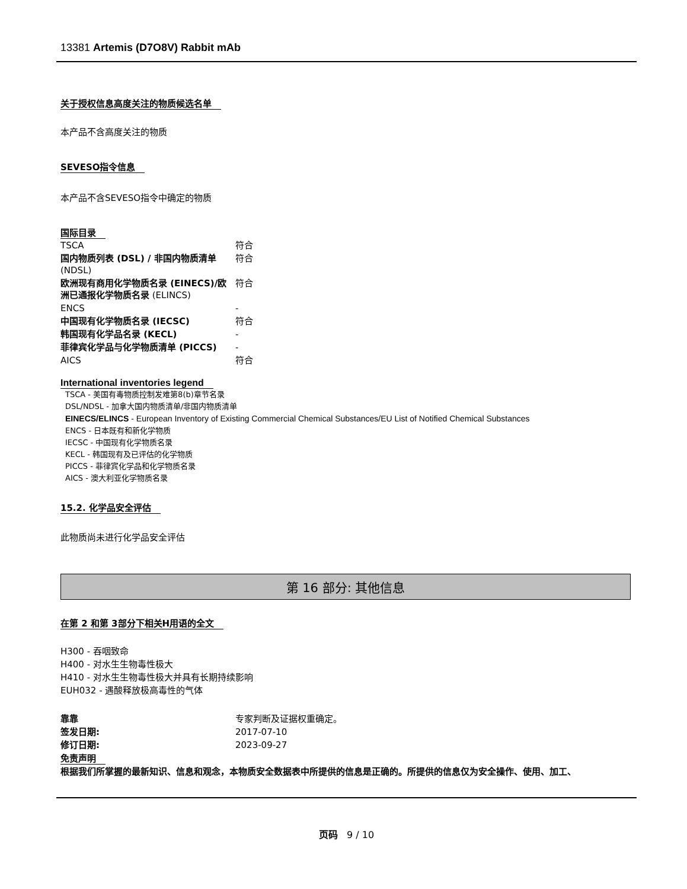13381 Artemis (D7O8V) Rabbit mAb
关于授权信息高度关注的物质候选名单
本产品不含高度关注的物质
SEVESO指令信息
本产品不含SEVESO指令中确定的物质
国际目录
| TSCA | 符合 |
| 国内物质列表 (DSL) / 非国内物质清单 (NDSL) | 符合 |
| 欧洲现有商用化学物质名录 (EINECS)/欧洲已通报化学物质名录 (ELINCS) | 符合 |
| ENCS | - |
| 中国现有化学物质名录 (IECSC) | 符合 |
| 韩国现有化学品名录 (KECL) | - |
| 菲律宾化学品与化学物质清单 (PICCS) | - |
| AICS | 符合 |
International inventories legend
TSCA - 美国有毒物质控制发难第8(b)章节名录
DSL/NDSL - 加拿大国内物质清单/非国内物质清单
EINECS/ELINCS - European Inventory of Existing Commercial Chemical Substances/EU List of Notified Chemical Substances
ENCS - 日本既有和新化学物质
IECSC - 中国现有化学物质名录
KECL - 韩国现有及已评估的化学物质
PICCS - 菲律宾化学品和化学物质名录
AICS - 澳大利亚化学物质名录
15.2. 化学品安全评估
此物质尚未进行化学品安全评估
第 16 部分: 其他信息
在第 2 和第 3部分下相关H用语的全文
H300 - 吞咽致命
H400 - 对水生生物毒性极大
H410 - 对水生生物毒性极大并具有长期持续影响
EUH032 - 遇酸释放极高毒性的气体
| 靠靠 | 专家判断及证据权重确定。 |
| 签发日期: | 2017-07-10 |
| 修订日期: | 2023-09-27 |
免责声明
根据我们所掌握的最新知识、信息和观念，本物质安全数据表中所提供的信息是正确的。所提供的信息仅为安全操作、使用、加工、
页码 9 / 10